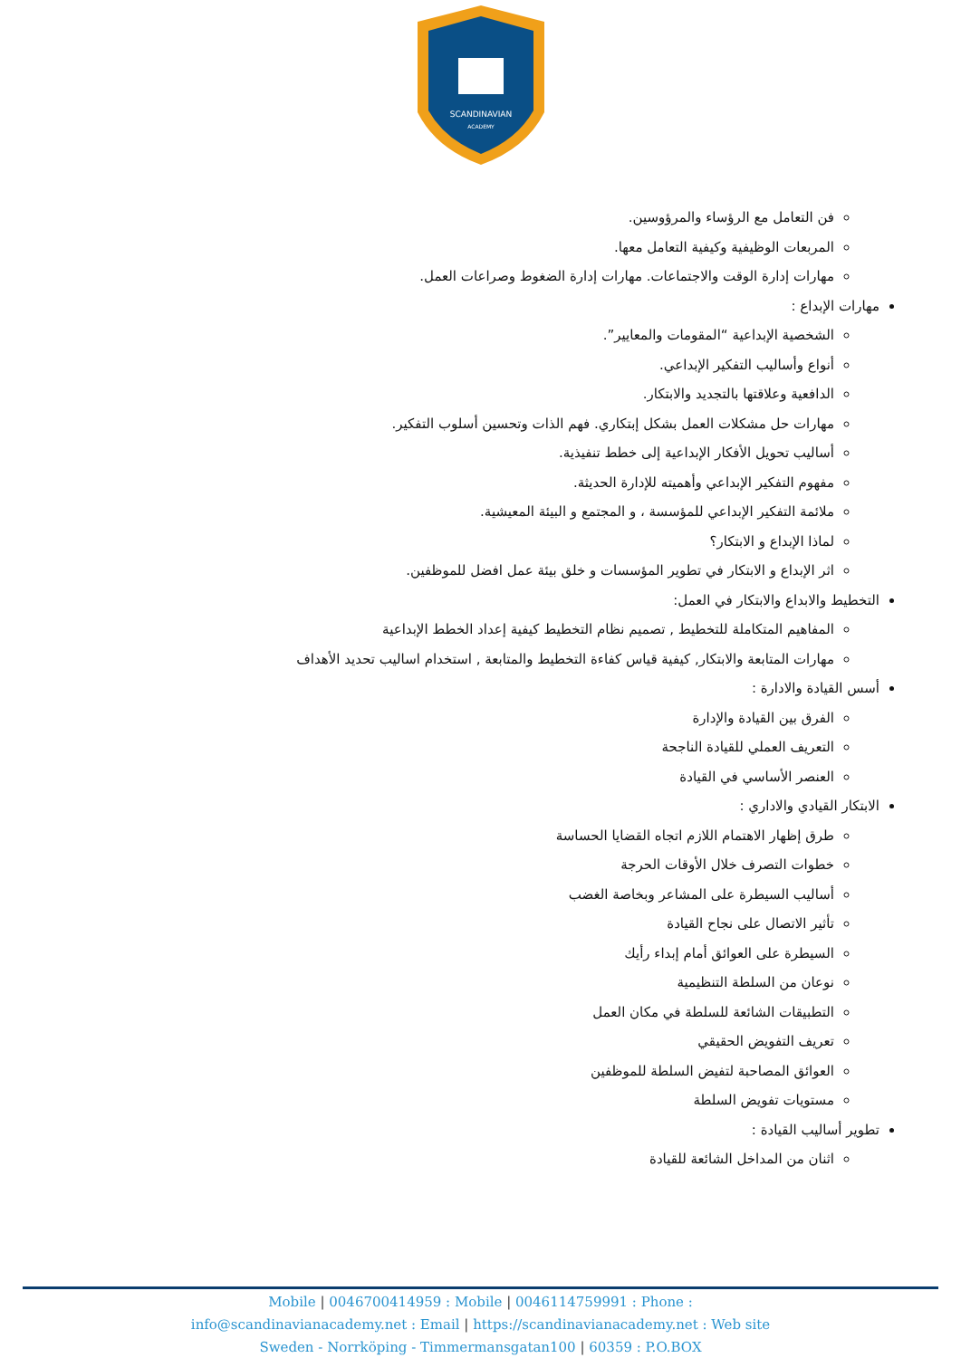SCANDINAVIAN
ACADEMY
فن التعامل مع الرؤساء والمرؤوسين.
المربعات الوظيفية وكيفية التعامل معها.
مهارات إدارة الوقت والاجتماعات. مهارات إدارة الضغوط وصراعات العمل.
مهارات الإبداع :
الشخصية الإبداعية “المقومات والمعايير”.
أنواع وأساليب التفكير الإبداعي.
الدافعية وعلاقتها بالتجديد والابتكار.
مهارات حل مشكلات العمل بشكل إبتكاري. فهم الذات وتحسين أسلوب التفكير.
أساليب تحويل الأفكار الإبداعية إلى خطط تنفيذية.
مفهوم التفكير الإبداعي وأهميته للإدارة الحديثة.
ملائمة التفكير الإبداعي للمؤسسة ، و المجتمع و البيئة المعيشية.
لماذا الإبداع و الابتكار؟
اثر الإبداع و الابتكار في تطوير المؤسسات و خلق بيئة عمل افضل للموظفين.
التخطيط والابداع والابتكار في العمل:
المفاهيم المتكاملة للتخطيط , تصميم نظام التخطيط كيفية إعداد الخطط الإبداعية
مهارات المتابعة والابتكار, كيفية قياس كفاءة التخطيط والمتابعة , استخدام اساليب تحديد الأهداف
أسس القيادة والادارة :
الفرق بين القيادة والإدارة
التعريف العملي للقيادة الناجحة
العنصر الأساسي في القيادة
الابتكار القيادي والاداري :
طرق إظهار الاهتمام اللازم اتجاه القضايا الحساسة
خطوات التصرف خلال الأوقات الحرجة
أساليب السيطرة على المشاعر وبخاصة الغضب
تأثير الاتصال على نجاح القيادة
السيطرة على العوائق أمام إبداء رأيك
نوعان من السلطة التنظيمية
التطبيقات الشائعة للسلطة في مكان العمل
تعريف التفويض الحقيقي
العوائق المصاحبة لتفيض السلطة للموظفين
مستويات تفويض السلطة
تطوير أساليب القيادة :
اثنان من المداخل الشائعة للقيادة
Mobile | 0046700414959 : Mobile | 0046114759991 : Phone :
info@scandinavianacademy.net : Email | https://scandinavianacademy.net : Web site
Sweden - Norrköping - Timmermansgatan100 | 60359 : P.O.BOX